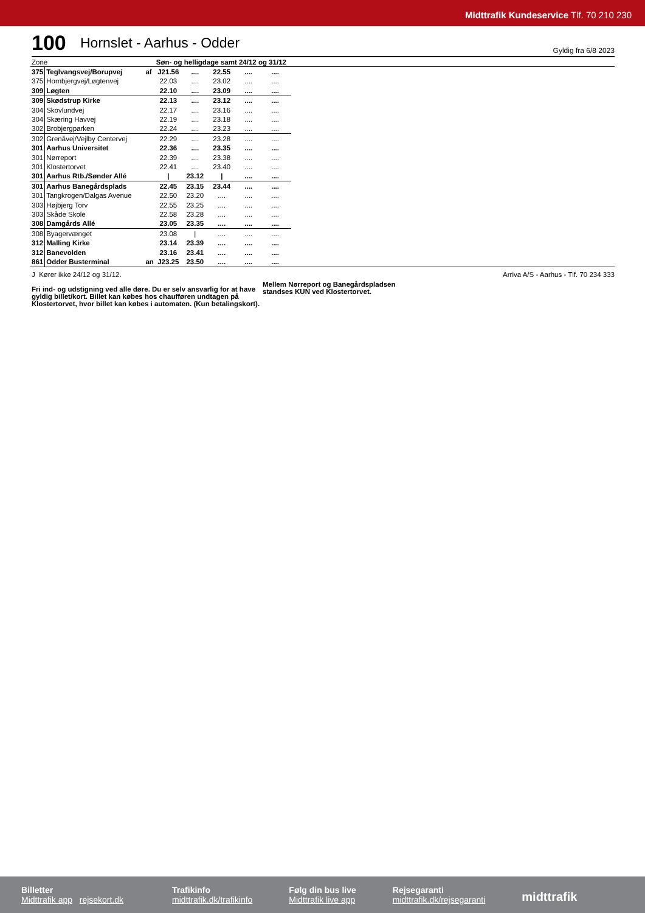Midttrafik Kundeservice Tlf. 70 210 230
100
Hornslet - Aarhus - Odder
Gyldig fra 6/8 2023
| Zone | | | Søn- og helligdage samt 24/12 og 31/12 | | | | | | |
| 375 | Teglvangsvej/Borupvej | af | J21.56 | .... | 22.55 | .... | .... | | |
| 375 | Hornbjergvej/Løgtenvej | | 22.03 | .... | 23.02 | .... | .... | | |
| 309 | Løgten | | 22.10 | .... | 23.09 | .... | .... | | |
| 309 | Skødstrup Kirke | | 22.13 | .... | 23.12 | .... | .... | | |
| 304 | Skovlundvej | | 22.17 | .... | 23.16 | .... | .... | | |
| 304 | Skæring Havvej | | 22.19 | .... | 23.18 | .... | .... | | |
| 302 | Brobjergparken | | 22.24 | .... | 23.23 | .... | .... | | |
| 302 | Grenåvej/Vejlby Centervej | | 22.29 | .... | 23.28 | .... | .... | | |
| 301 | Aarhus Universitet | | 22.36 | .... | 23.35 | .... | .... | | |
| 301 | Nørreport | | 22.39 | .... | 23.38 | .... | .... | | |
| 301 | Klostertorvet | | 22.41 | .... | 23.40 | .... | .... | | |
| 301 | Aarhus Rtb./Sønder Allé | | / | 23.12 | / | .... | .... | | |
| 301 | Aarhus Banegårdsplads | | 22.45 | 23.15 | 23.44 | .... | .... | | |
| 301 | Tangkrogen/Dalgas Avenue | | 22.50 | 23.20 | .... | .... | .... | | |
| 303 | Højbjerg Torv | | 22.55 | 23.25 | .... | .... | .... | | |
| 303 | Skåde Skole | | 22.58 | 23.28 | .... | .... | .... | | |
| 308 | Damgårds Allé | | 23.05 | 23.35 | .... | .... | .... | | |
| 308 | Byagervænget | | 23.08 | / | .... | .... | .... | | |
| 312 | Malling Kirke | | 23.14 | 23.39 | .... | .... | .... | | |
| 312 | Banevolden | | 23.16 | 23.41 | .... | .... | .... | | |
| 861 | Odder Busterminal | an | J23.25 | 23.50 | .... | .... | .... | | |
J Kører ikke 24/12 og 31/12.
Fri ind- og udstigning ved alle døre. Du er selv ansvarlig for at have gyldig billet/kort. Billet kan købes hos chaufføren undtagen på Klostertorvet, hvor billet kan købes i automaten. (Kun betalingskort).
Mellem Nørreport og Banegårdspladsen
standses KUN ved Klostertorvet.
Arriva A/S - Aarhus - Tlf. 70 234 333
Billetter
Midttrafik app rejsekort.dk
Trafikinfo
midttrafik.dk/trafikinfo
Følg din bus live
Midttrafik live app
Rejsegaranti
midttrafik.dk/rejsegaranti
midttrafik